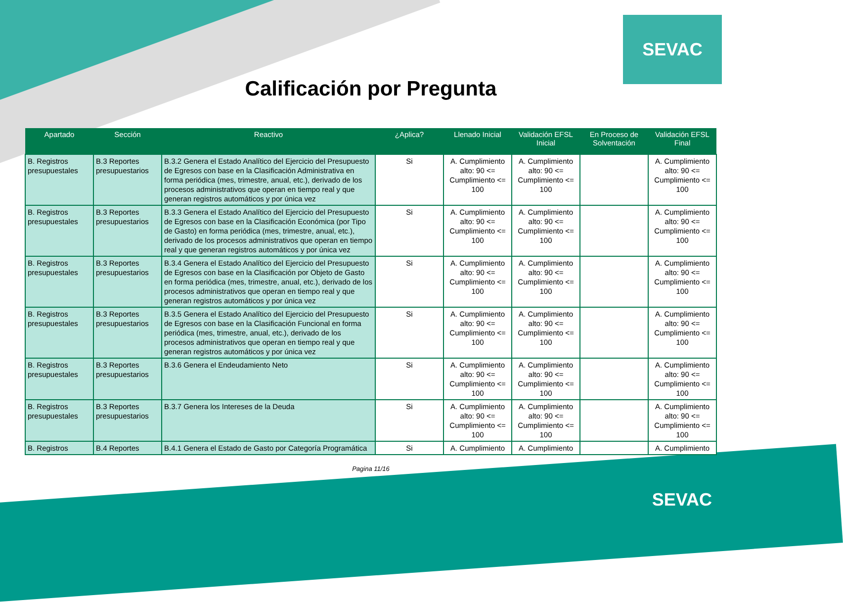SEVAC
Calificación por Pregunta
| Apartado | Sección | Reactivo | ¿Aplica? | Llenado Inicial | Validación EFSL Inicial | En Proceso de Solventación | Validación EFSL Final |
| --- | --- | --- | --- | --- | --- | --- | --- |
| B. Registros presupuestales | B.3 Reportes presupuestarios | B.3.2 Genera el Estado Analítico del Ejercicio del Presupuesto de Egresos con base en la Clasificación Administrativa en forma periódica (mes, trimestre, anual, etc.), derivado de los procesos administrativos que operan en tiempo real y que generan registros automáticos y por única vez | Si | A. Cumplimiento alto: 90 <= Cumplimiento <= 100 | A. Cumplimiento alto: 90 <= Cumplimiento <= 100 | | A. Cumplimiento alto: 90 <= Cumplimiento <= 100 |
| B. Registros presupuestales | B.3 Reportes presupuestarios | B.3.3 Genera el Estado Analítico del Ejercicio del Presupuesto de Egresos con base en la Clasificación Económica (por Tipo de Gasto) en forma periódica (mes, trimestre, anual, etc.), derivado de los procesos administrativos que operan en tiempo real y que generan registros automáticos y por única vez | Si | A. Cumplimiento alto: 90 <= Cumplimiento <= 100 | A. Cumplimiento alto: 90 <= Cumplimiento <= 100 | | A. Cumplimiento alto: 90 <= Cumplimiento <= 100 |
| B. Registros presupuestales | B.3 Reportes presupuestarios | B.3.4 Genera el Estado Analítico del Ejercicio del Presupuesto de Egresos con base en la Clasificación por Objeto de Gasto en forma periódica (mes, trimestre, anual, etc.), derivado de los procesos administrativos que operan en tiempo real y que generan registros automáticos y por única vez | Si | A. Cumplimiento alto: 90 <= Cumplimiento <= 100 | A. Cumplimiento alto: 90 <= Cumplimiento <= 100 | | A. Cumplimiento alto: 90 <= Cumplimiento <= 100 |
| B. Registros presupuestales | B.3 Reportes presupuestarios | B.3.5 Genera el Estado Analítico del Ejercicio del Presupuesto de Egresos con base en la Clasificación Funcional en forma periódica (mes, trimestre, anual, etc.), derivado de los procesos administrativos que operan en tiempo real y que generan registros automáticos y por única vez | Si | A. Cumplimiento alto: 90 <= Cumplimiento <= 100 | A. Cumplimiento alto: 90 <= Cumplimiento <= 100 | | A. Cumplimiento alto: 90 <= Cumplimiento <= 100 |
| B. Registros presupuestales | B.3 Reportes presupuestarios | B.3.6 Genera el Endeudamiento Neto | Si | A. Cumplimiento alto: 90 <= Cumplimiento <= 100 | A. Cumplimiento alto: 90 <= Cumplimiento <= 100 | | A. Cumplimiento alto: 90 <= Cumplimiento <= 100 |
| B. Registros presupuestales | B.3 Reportes presupuestarios | B.3.7 Genera los Intereses de la Deuda | Si | A. Cumplimiento alto: 90 <= Cumplimiento <= 100 | A. Cumplimiento alto: 90 <= Cumplimiento <= 100 | | A. Cumplimiento alto: 90 <= Cumplimiento <= 100 |
| B. Registros | B.4 Reportes | B.4.1 Genera el Estado de Gasto por Categoría Programática | Si | A. Cumplimiento | A. Cumplimiento | | A. Cumplimiento |
Pagina 11/16
SEVAC